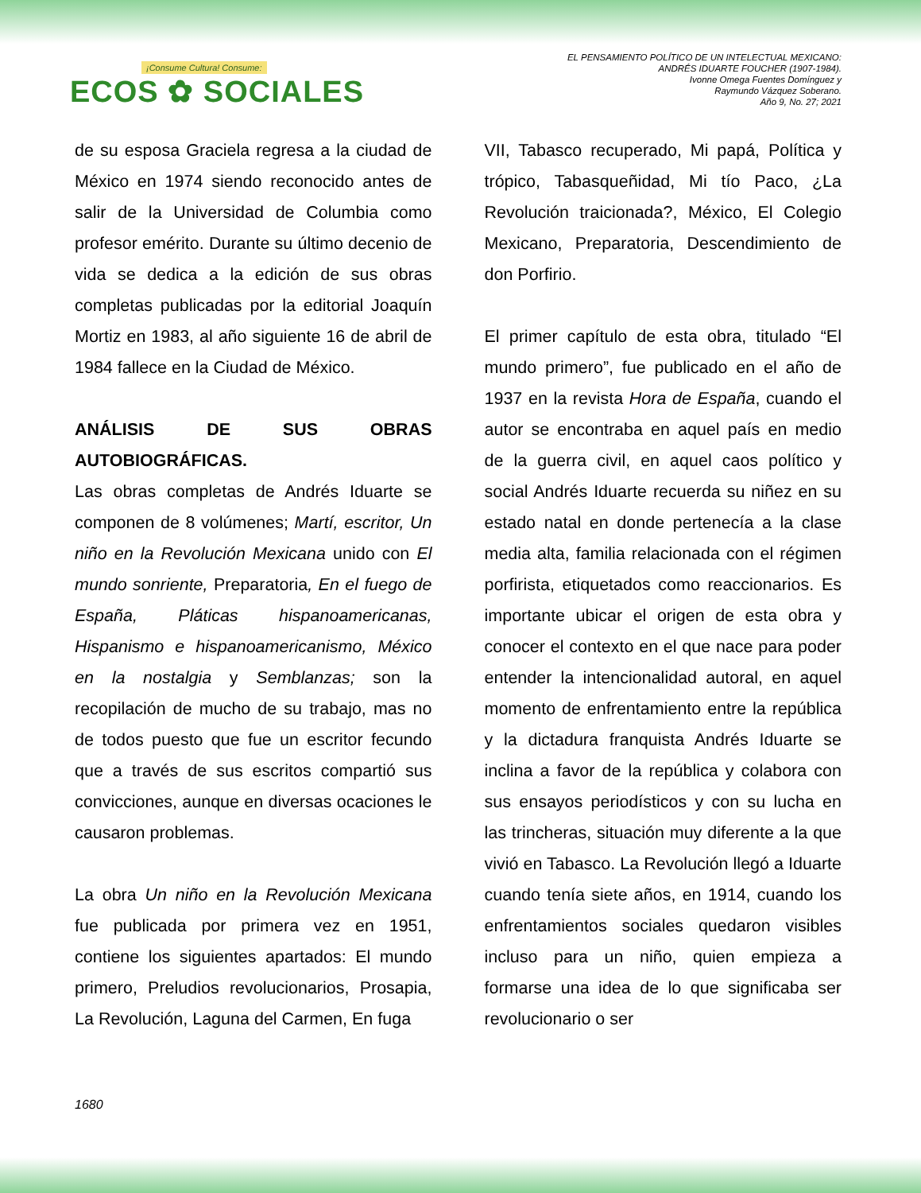¡Consume Cultura! Consume:
ECOS ✿ SOCIALES
EL PENSAMIENTO POLÍTICO DE UN INTELECTUAL MEXICANO:
ANDRÉS IDUARTE FOUCHER (1907-1984).
Ivonne Omega Fuentes Domínguez y
Raymundo Vázquez Soberano.
Año 9, No. 27; 2021
de su esposa Graciela regresa a la ciudad de México en 1974 siendo reconocido antes de salir de la Universidad de Columbia como profesor emérito. Durante su último decenio de vida se dedica a la edición de sus obras completas publicadas por la editorial Joaquín Mortiz en 1983, al año siguiente 16 de abril de 1984 fallece en la Ciudad de México.
ANÁLISIS DE SUS OBRAS AUTOBIOGRÁFICAS.
Las obras completas de Andrés Iduarte se componen de 8 volúmenes; Martí, escritor, Un niño en la Revolución Mexicana unido con El mundo sonriente, Preparatoria, En el fuego de España, Pláticas hispanoamericanas, Hispanismo e hispanoamericanismo, México en la nostalgia y Semblanzas; son la recopilación de mucho de su trabajo, mas no de todos puesto que fue un escritor fecundo que a través de sus escritos compartió sus convicciones, aunque en diversas ocaciones le causaron problemas.
La obra Un niño en la Revolución Mexicana fue publicada por primera vez en 1951, contiene los siguientes apartados: El mundo primero, Preludios revolucionarios, Prosapia, La Revolución, Laguna del Carmen, En fuga
VII, Tabasco recuperado, Mi papá, Política y trópico, Tabasqueñidad, Mi tío Paco, ¿La Revolución traicionada?, México, El Colegio Mexicano, Preparatoria, Descendimiento de don Porfirio.
El primer capítulo de esta obra, titulado “El mundo primero”, fue publicado en el año de 1937 en la revista Hora de España, cuando el autor se encontraba en aquel país en medio de la guerra civil, en aquel caos político y social Andrés Iduarte recuerda su niñez en su estado natal en donde pertenecía a la clase media alta, familia relacionada con el régimen porfirista, etiquetados como reaccionarios. Es importante ubicar el origen de esta obra y conocer el contexto en el que nace para poder entender la intencionalidad autoral, en aquel momento de enfrentamiento entre la república y la dictadura franquista Andrés Iduarte se inclina a favor de la república y colabora con sus ensayos periodísticos y con su lucha en las trincheras, situación muy diferente a la que vivió en Tabasco. La Revolución llegó a Iduarte cuando tenía siete años, en 1914, cuando los enfrentamientos sociales quedaron visibles incluso para un niño, quien empieza a formarse una idea de lo que significaba ser revolucionario o ser
1680